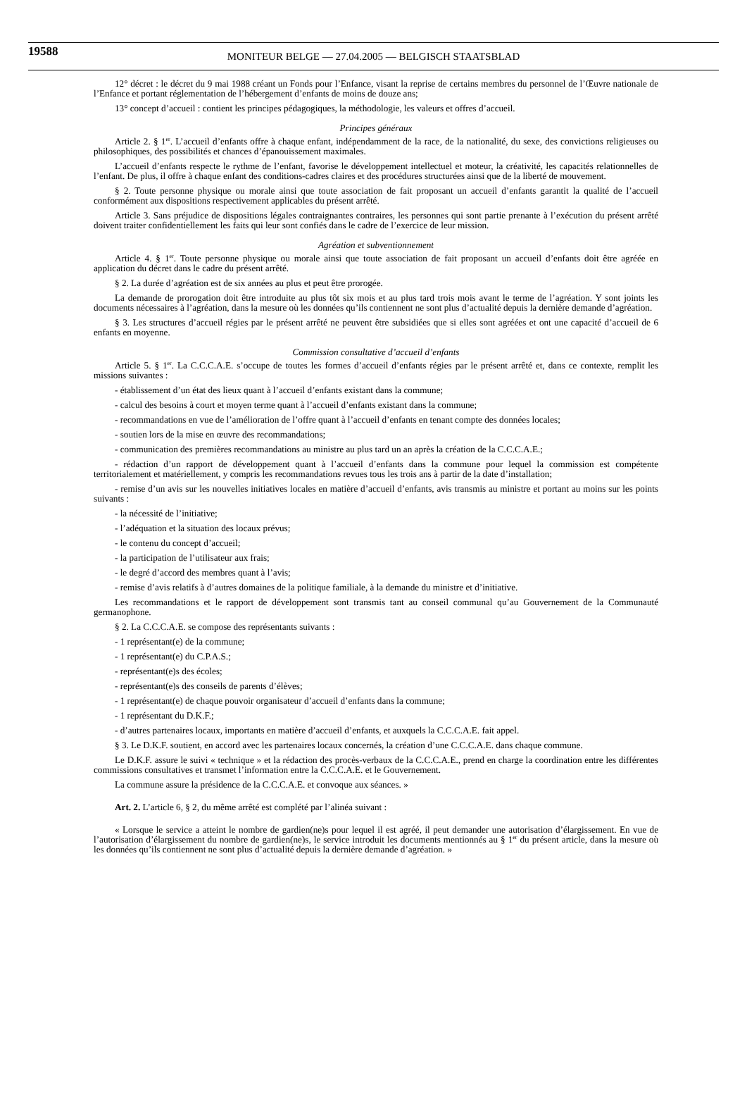19588 MONITEUR BELGE — 27.04.2005 — BELGISCH STAATSBLAD
12° décret : le décret du 9 mai 1988 créant un Fonds pour l’Enfance, visant la reprise de certains membres du personnel de l’Œuvre nationale de l’Enfance et portant réglementation de l’hébergement d’enfants de moins de douze ans;
13° concept d’accueil : contient les principes pédagogiques, la méthodologie, les valeurs et offres d’accueil.
Principes généraux
Article 2. § 1<sup>er</sup>. L’accueil d’enfants offre à chaque enfant, indépendamment de la race, de la nationalité, du sexe, des convictions religieuses ou philosophiques, des possibilités et chances d’épanouissement maximales.
L’accueil d’enfants respecte le rythme de l’enfant, favorise le développement intellectuel et moteur, la créativité, les capacités relationnelles de l’enfant. De plus, il offre à chaque enfant des conditions-cadres claires et des procédures structurées ainsi que de la liberté de mouvement.
§ 2. Toute personne physique ou morale ainsi que toute association de fait proposant un accueil d’enfants garantit la qualité de l’accueil conformément aux dispositions respectivement applicables du présent arrêté.
Article 3. Sans préjudice de dispositions légales contraignantes contraires, les personnes qui sont partie prenante à l’exécution du présent arrêté doivent traiter confidentiellement les faits qui leur sont confiés dans le cadre de l’exercice de leur mission.
Agréation et subventionnement
Article 4. § 1<sup>er</sup>. Toute personne physique ou morale ainsi que toute association de fait proposant un accueil d’enfants doit être agréée en application du décret dans le cadre du présent arrêté.
§ 2. La durée d’agréation est de six années au plus et peut être prorogée.
La demande de prorogation doit être introduite au plus tôt six mois et au plus tard trois mois avant le terme de l’agréation. Y sont joints les documents nécessaires à l’agréation, dans la mesure où les données qu’ils contiennent ne sont plus d’actualité depuis la dernière demande d’agréation.
§ 3. Les structures d’accueil régies par le présent arrêté ne peuvent être subsidiées que si elles sont agréées et ont une capacité d’accueil de 6 enfants en moyenne.
Commission consultative d’accueil d’enfants
Article 5. § 1<sup>er</sup>. La C.C.C.A.E. s’occupe de toutes les formes d’accueil d’enfants régies par le présent arrêté et, dans ce contexte, remplit les missions suivantes :
- établissement d’un état des lieux quant à l’accueil d’enfants existant dans la commune;
- calcul des besoins à court et moyen terme quant à l’accueil d’enfants existant dans la commune;
- recommandations en vue de l’amélioration de l’offre quant à l’accueil d’enfants en tenant compte des données locales;
- soutien lors de la mise en œuvre des recommandations;
- communication des premières recommandations au ministre au plus tard un an après la création de la C.C.C.A.E.;
- rédaction d’un rapport de développement quant à l’accueil d’enfants dans la commune pour lequel la commission est compétente territorialement et matériellement, y compris les recommandations revues tous les trois ans à partir de la date d’installation;
- remise d’un avis sur les nouvelles initiatives locales en matière d’accueil d’enfants, avis transmis au ministre et portant au moins sur les points suivants :
- la nécessité de l’initiative;
- l’adéquation et la situation des locaux prévus;
- le contenu du concept d’accueil;
- la participation de l’utilisateur aux frais;
- le degré d’accord des membres quant à l’avis;
- remise d’avis relatifs à d’autres domaines de la politique familiale, à la demande du ministre et d’initiative.
Les recommandations et le rapport de développement sont transmis tant au conseil communal qu’au Gouvernement de la Communauté germanophone.
§ 2. La C.C.C.A.E. se compose des représentants suivants :
- 1 représentant(e) de la commune;
- 1 représentant(e) du C.P.A.S.;
- représentant(e)s des écoles;
- représentant(e)s des conseils de parents d’élèves;
- 1 représentant(e) de chaque pouvoir organisateur d’accueil d’enfants dans la commune;
- 1 représentant du D.K.F.;
- d’autres partenaires locaux, importants en matière d’accueil d’enfants, et auxquels la C.C.C.A.E. fait appel.
§ 3. Le D.K.F. soutient, en accord avec les partenaires locaux concernés, la création d’une C.C.C.A.E. dans chaque commune.
Le D.K.F. assure le suivi « technique » et la rédaction des procès-verbaux de la C.C.C.A.E., prend en charge la coordination entre les différentes commissions consultatives et transmet l’information entre la C.C.C.A.E. et le Gouvernement.
La commune assure la présidence de la C.C.C.A.E. et convoque aux séances. »
Art. 2. L’article 6, § 2, du même arrêté est complété par l’alinéa suivant :
« Lorsque le service a atteint le nombre de gardien(ne)s pour lequel il est agréé, il peut demander une autorisation d’élargissement. En vue de l’autorisation d’élargissement du nombre de gardien(ne)s, le service introduit les documents mentionnés au § 1<sup>er</sup> du présent article, dans la mesure où les données qu’ils contiennent ne sont plus d’actualité depuis la dernière demande d’agréation. »